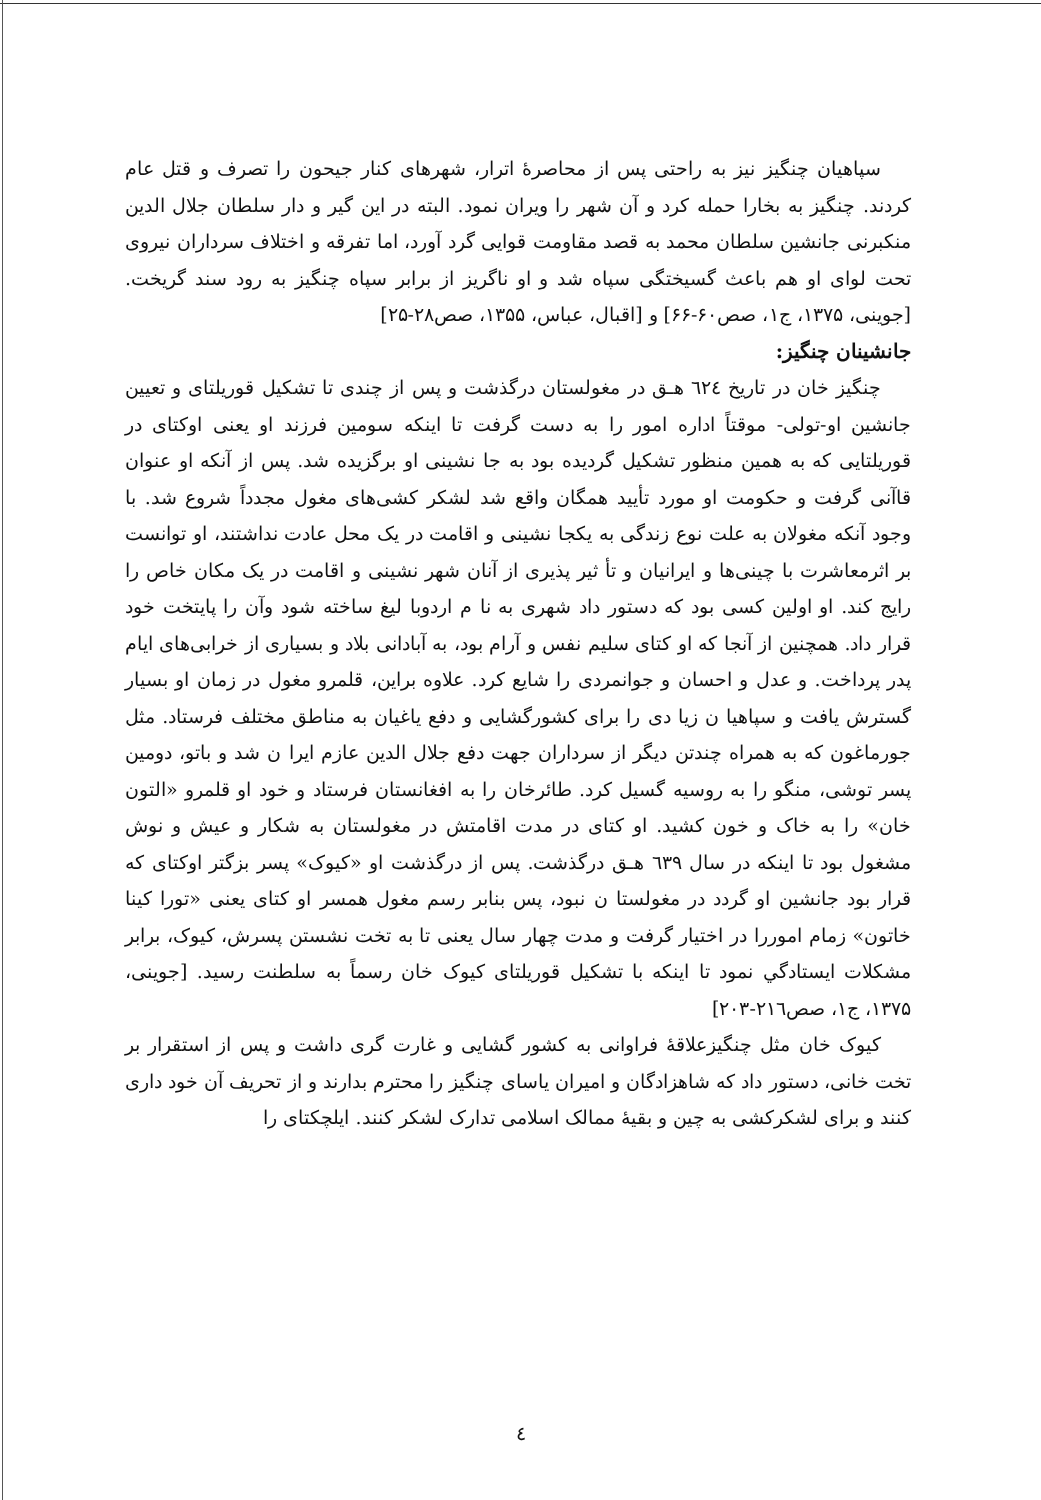سپاهیان چنگیز نیز به راحتی پس از محاصرهٔ اترار، شهرهای کنار جیحون را تصرف و قتل عام کردند. چنگیز به بخارا حمله کرد و آن شهر را ویران نمود. البته در این گیر و دار سلطان جلال الدین منکبرنی جانشین سلطان محمد به قصد مقاومت قوایی گرد آورد، اما تفرقه و اختلاف سرداران نیروی تحت لوای او هم باعث گسیختگی سپاه شد و او ناگریز از برابر سپاه چنگیز به رود سند گریخت. [جوینی، ۱۳۷۵، ج۱، صص۶۰-۶۶] و [اقبال، عباس، ۱۳۵۵، صص۲۸-۲۵]
جانشینان چنگیز:
چنگیز خان در تاریخ ٦٢٤ هـق در مغولستان درگذشت و پس از چندی تا تشکیل قوریلتای و تعیین جانشین او-تولی- موقتاً اداره امور را به دست گرفت تا اینکه سومین فرزند او یعنی اوکتای در قوریلتایی که به همین منظور تشکیل گردیده بود به جا نشینی او برگزیده شد. پس از آنکه او عنوان قاآنی گرفت و حکومت او مورد تأیید همگان واقع شد لشکر کشی‌های مغول مجدداً شروع شد. با وجود آنکه مغولان به علت نوع زندگی به یکجا نشینی و اقامت در یک محل عادت نداشتند، او توانست بر اثرمعاشرت با چینی‌ها و ایرانیان و تأ ثیر پذیری از آنان شهر نشینی و اقامت در یک مکان خاص را رایج کند. او اولین کسی بود که دستور داد شهری به نا م اردوبا لیغ ساخته شود وآن را پایتخت خود قرار داد. همچنین از آنجا که او کتای سلیم نفس و آرام بود، به آبادانی بلاد و بسیاری از خرابی‌های ایام پدر پرداخت. و عدل و احسان و جوانمردی را شایع کرد. علاوه براین، قلمرو مغول در زمان او بسیار گسترش یافت و سپاهیا ن زیا دی را برای کشورگشایی و دفع یاغیان به مناطق مختلف فرستاد. مثل جورماغون که به همراه چندتن دیگر از سرداران جهت دفع جلال الدین عازم ایرا ن شد و باتو، دومین پسر توشی، منگو را به روسیه گسیل کرد. طائرخان را به افغانستان فرستاد و خود او قلمرو «التون خان» را به خاک و خون کشید. او کتای در مدت اقامتش در مغولستان به شکار و عیش و نوش مشغول بود تا اینکه در سال ٦٣٩ هـق درگذشت. پس از درگذشت او «کیوک» پسر بزگتر اوکتای که قرار بود جانشین او گردد در مغولستا ن نبود، پس بنابر رسم مغول همسر او کتای یعنی «تورا کینا خاتون» زمام اموررا در اختیار گرفت و مدت چهار سال یعنی تا به تخت نشستن پسرش، کیوک، برابر مشکلات ایستادگي نمود تا اینکه با تشکیل قوریلتای کیوک خان رسماً به سلطنت رسید. [جوینی، ۱۳۷۵، ج۱، صص٢١٦-٢٠٣]
کیوک خان مثل چنگیزعلاقهٔ فراوانی به کشور گشایی و غارت گری داشت و پس از استقرار بر تخت خانی، دستور داد که شاهزادگان و امیران یاسای چنگیز را محترم بدارند و از تحریف آن خود داری کنند و برای لشکرکشی به چین و بقیهٔ ممالک اسلامی تدارک لشکر کنند. ایلچکتای را
٤